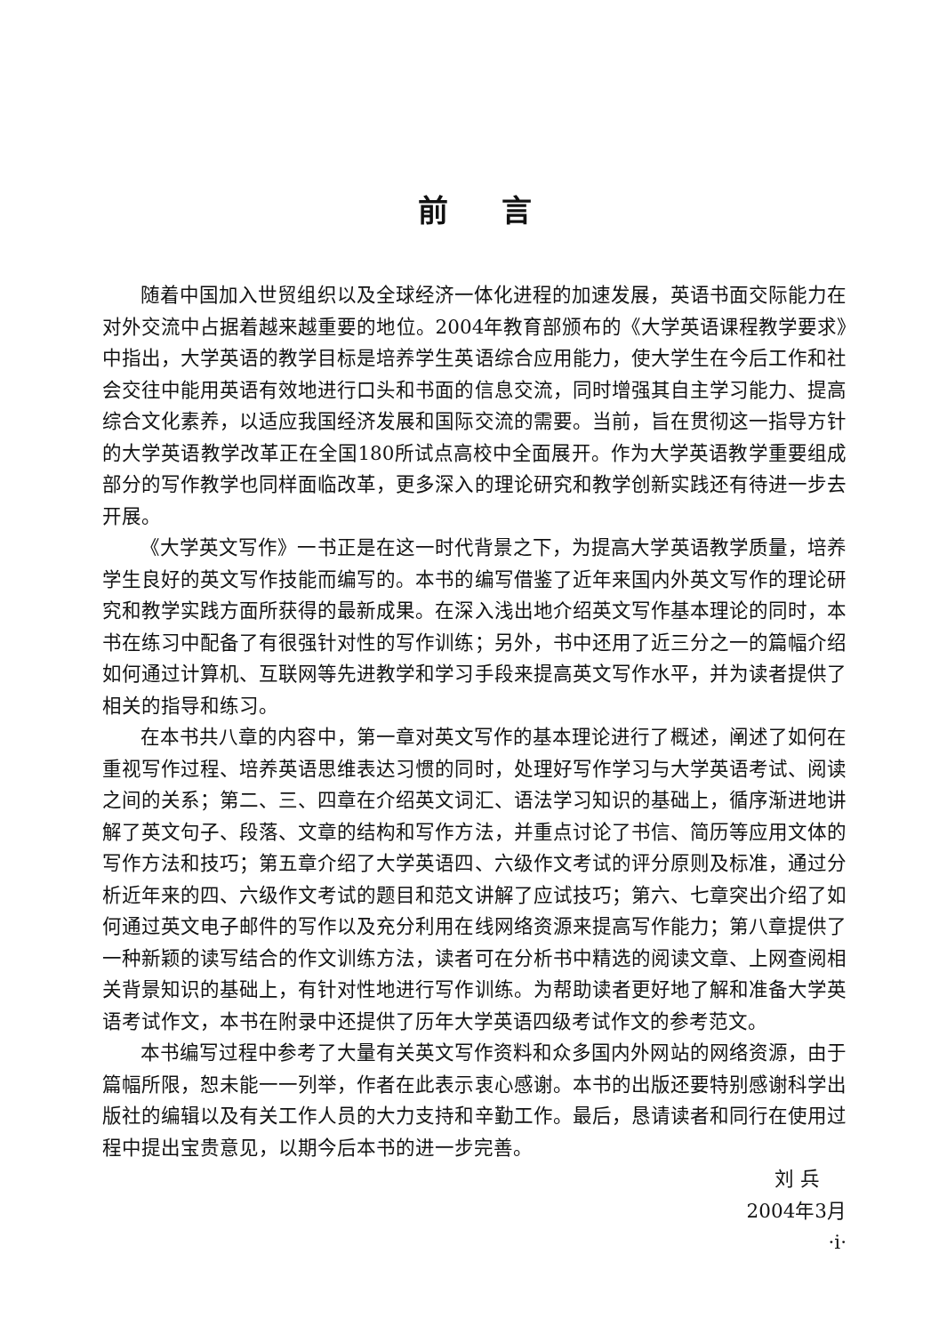前言
随着中国加入世贸组织以及全球经济一体化进程的加速发展，英语书面交际能力在对外交流中占据着越来越重要的地位。2004年教育部颁布的《大学英语课程教学要求》中指出，大学英语的教学目标是培养学生英语综合应用能力，使大学生在今后工作和社会交往中能用英语有效地进行口头和书面的信息交流，同时增强其自主学习能力、提高综合文化素养，以适应我国经济发展和国际交流的需要。当前，旨在贯彻这一指导方针的大学英语教学改革正在全国180所试点高校中全面展开。作为大学英语教学重要组成部分的写作教学也同样面临改革，更多深入的理论研究和教学创新实践还有待进一步去开展。
《大学英文写作》一书正是在这一时代背景之下，为提高大学英语教学质量，培养学生良好的英文写作技能而编写的。本书的编写借鉴了近年来国内外英文写作的理论研究和教学实践方面所获得的最新成果。在深入浅出地介绍英文写作基本理论的同时，本书在练习中配备了有很强针对性的写作训练；另外，书中还用了近三分之一的篇幅介绍如何通过计算机、互联网等先进教学和学习手段来提高英文写作水平，并为读者提供了相关的指导和练习。
在本书共八章的内容中，第一章对英文写作的基本理论进行了概述，阐述了如何在重视写作过程、培养英语思维表达习惯的同时，处理好写作学习与大学英语考试、阅读之间的关系；第二、三、四章在介绍英文词汇、语法学习知识的基础上，循序渐进地讲解了英文句子、段落、文章的结构和写作方法，并重点讨论了书信、简历等应用文体的写作方法和技巧；第五章介绍了大学英语四、六级作文考试的评分原则及标准，通过分析近年来的四、六级作文考试的题目和范文讲解了应试技巧；第六、七章突出介绍了如何通过英文电子邮件的写作以及充分利用在线网络资源来提高写作能力；第八章提供了一种新颖的读写结合的作文训练方法，读者可在分析书中精选的阅读文章、上网查阅相关背景知识的基础上，有针对性地进行写作训练。为帮助读者更好地了解和准备大学英语考试作文，本书在附录中还提供了历年大学英语四级考试作文的参考范文。
本书编写过程中参考了大量有关英文写作资料和众多国内外网站的网络资源，由于篇幅所限，恕未能一一列举，作者在此表示衷心感谢。本书的出版还要特别感谢科学出版社的编辑以及有关工作人员的大力支持和辛勤工作。最后，恳请读者和同行在使用过程中提出宝贵意见，以期今后本书的进一步完善。
刘 兵
2004年3月
·i·